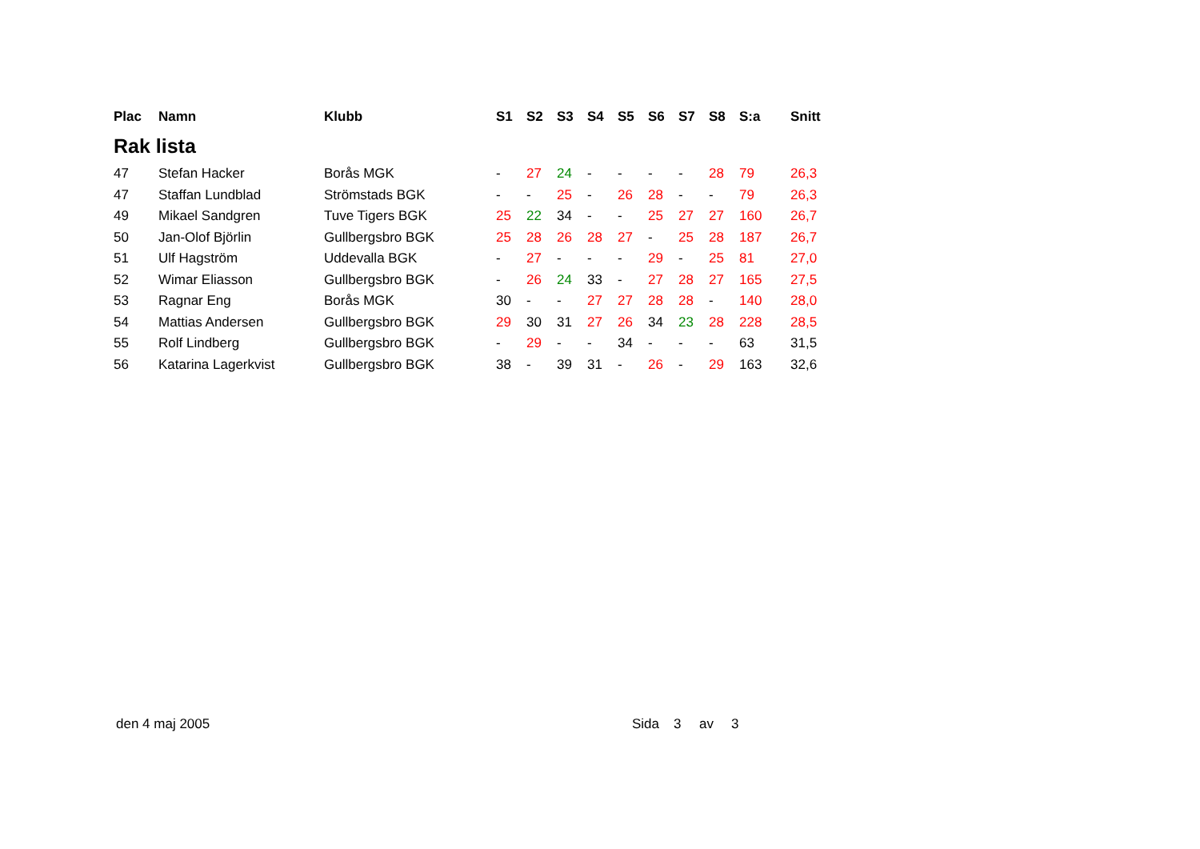| Plac | Namn | Klubb | S1 | S2 | S3 | S4 | S5 | S6 | S7 | S8 | S:a | Snitt |
| --- | --- | --- | --- | --- | --- | --- | --- | --- | --- | --- | --- | --- |
| Rak lista | | | | | | | | | | | | |
| 47 | Stefan Hacker | Borås MGK | - | 27 | 24 | - | - | - | - | 28 | 79 | 26,3 |
| 47 | Staffan Lundblad | Strömstads BGK | - | - | 25 | - | 26 | 28 | - | - | 79 | 26,3 |
| 49 | Mikael Sandgren | Tuve Tigers BGK | 25 | 22 | 34 | - | - | 25 | 27 | 27 | 160 | 26,7 |
| 50 | Jan-Olof Björlin | Gullbergsbro BGK | 25 | 28 | 26 | 28 | 27 | - | 25 | 28 | 187 | 26,7 |
| 51 | Ulf Hagström | Uddevalla BGK | - | 27 | - | - | - | 29 | - | 25 | 81 | 27,0 |
| 52 | Wimar Eliasson | Gullbergsbro BGK | - | 26 | 24 | 33 | - | 27 | 28 | 27 | 165 | 27,5 |
| 53 | Ragnar Eng | Borås MGK | 30 | - | - | 27 | 27 | 28 | 28 | - | 140 | 28,0 |
| 54 | Mattias Andersen | Gullbergsbro BGK | 29 | 30 | 31 | 27 | 26 | 34 | 23 | 28 | 228 | 28,5 |
| 55 | Rolf Lindberg | Gullbergsbro BGK | - | 29 | - | - | 34 | - | - | - | 63 | 31,5 |
| 56 | Katarina Lagerkvist | Gullbergsbro BGK | 38 | - | 39 | 31 | - | 26 | - | 29 | 163 | 32,6 |
den 4 maj 2005 Sida 3 av 3